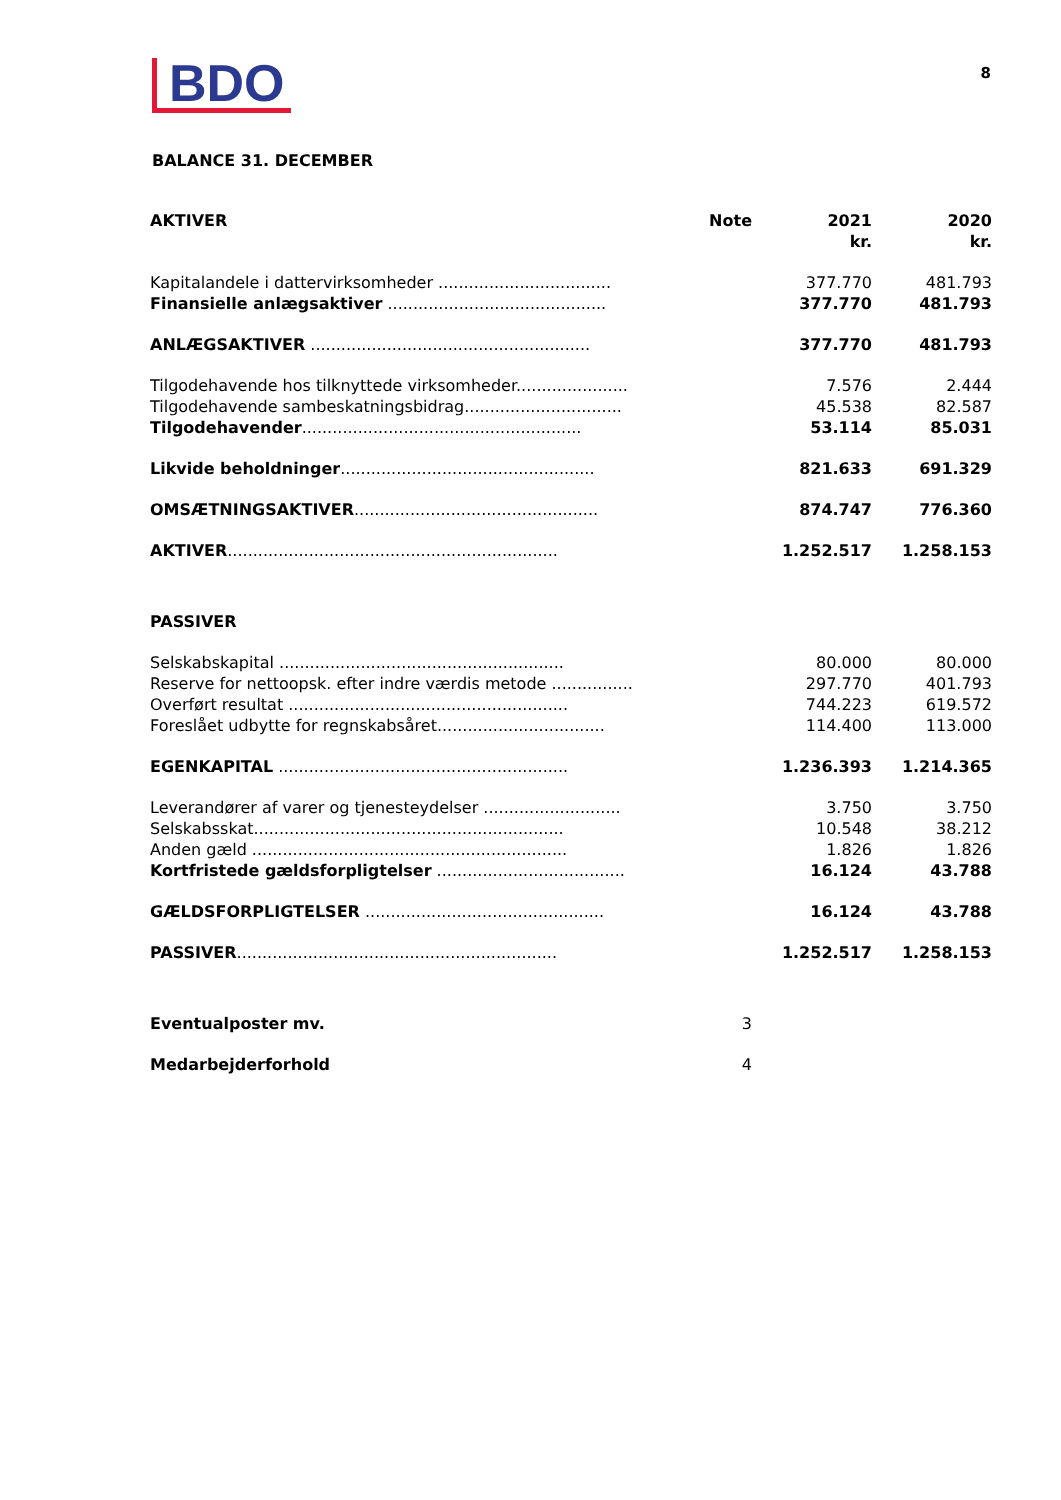BDO
8
BALANCE 31. DECEMBER
| AKTIVER | Note | 2021 kr. | 2020 kr. |
| --- | --- | --- | --- |
| Kapitalandele i dattervirksomheder .................................. | | 377.770 | 481.793 |
| Finansielle anlægsaktiver ........................................... | | 377.770 | 481.793 |
| ANLÆGSAKTIVER ....................................................... | | 377.770 | 481.793 |
| Tilgodehavende hos tilknyttede virksomheder...................... | | 7.576 | 2.444 |
| Tilgodehavende sambeskatningsbidrag............................... | | 45.538 | 82.587 |
| Tilgodehavender ....................................................... | | 53.114 | 85.031 |
| Likvide beholdninger .................................................. | | 821.633 | 691.329 |
| OMSÆTNINGSAKTIVER ................................................ | | 874.747 | 776.360 |
| AKTIVER ................................................................. | | 1.252.517 | 1.258.153 |
| PASSIVER | | | |
| Selskabskapital ........................................................ | | 80.000 | 80.000 |
| Reserve for nettoopsk. efter indre værdis metode ................ | | 297.770 | 401.793 |
| Overført resultat ....................................................... | | 744.223 | 619.572 |
| Foreslået udbytte for regnskabsåret................................. | | 114.400 | 113.000 |
| EGENKAPITAL ......................................................... | | 1.236.393 | 1.214.365 |
| Leverandører af varer og tjenesteydelser ........................... | | 3.750 | 3.750 |
| Selskabsskat............................................................. | | 10.548 | 38.212 |
| Anden gæld .............................................................. | | 1.826 | 1.826 |
| Kortfristede gældsforpligtelser ..................................... | | 16.124 | 43.788 |
| GÆLDSFORPLIGTELSER ............................................... | | 16.124 | 43.788 |
| PASSIVER ............................................................... | | 1.252.517 | 1.258.153 |
| Eventualposter mv. | 3 | | |
| Medarbejderforhold | 4 | | |